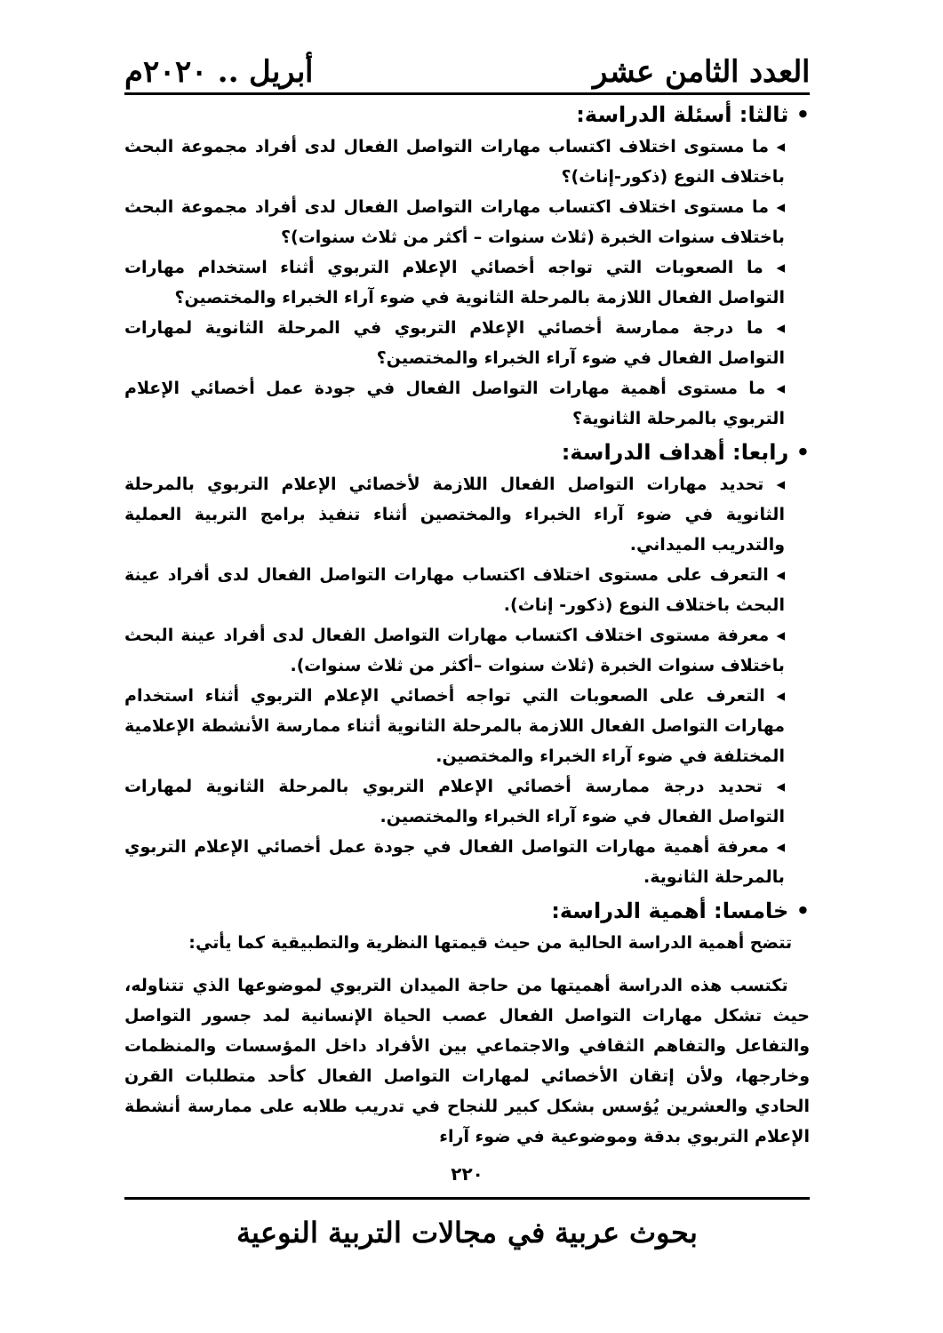العدد الثامن عشر أبريل .. ٢٠٢٠م
• ثالثا: أسئلة الدراسة:
◂ ما مستوى اختلاف اكتساب مهارات التواصل الفعال لدى أفراد مجموعة البحث باختلاف النوع (ذكور-إناث)؟
◂ ما مستوى اختلاف اكتساب مهارات التواصل الفعال لدى أفراد مجموعة البحث باختلاف سنوات الخبرة (ثلاث سنوات – أكثر من ثلاث سنوات)؟
◂ ما الصعوبات التي تواجه أخصائي الإعلام التربوي أثناء استخدام مهارات التواصل الفعال اللازمة بالمرحلة الثانوية في ضوء آراء الخبراء والمختصين؟
◂ ما درجة ممارسة أخصائي الإعلام التربوي في المرحلة الثانوية لمهارات التواصل الفعال في ضوء آراء الخبراء والمختصين؟
◂ ما مستوى أهمية مهارات التواصل الفعال في جودة عمل أخصائي الإعلام التربوي بالمرحلة الثانوية؟
• رابعا: أهداف الدراسة:
◂ تحديد مهارات التواصل الفعال اللازمة لأخصائي الإعلام التربوي بالمرحلة الثانوية في ضوء آراء الخبراء والمختصين أثناء تنفيذ برامج التربية العملية والتدريب الميداني.
◂ التعرف على مستوى اختلاف اكتساب مهارات التواصل الفعال لدى أفراد عينة البحث باختلاف النوع (ذكور- إناث).
◂ معرفة مستوى اختلاف اكتساب مهارات التواصل الفعال لدى أفراد عينة البحث باختلاف سنوات الخبرة (ثلاث سنوات –أكثر من ثلاث سنوات).
◂ التعرف على الصعوبات التي تواجه أخصائي الإعلام التربوي أثناء استخدام مهارات التواصل الفعال اللازمة بالمرحلة الثانوية أثناء ممارسة الأنشطة الإعلامية المختلفة في ضوء آراء الخبراء والمختصين.
◂ تحديد درجة ممارسة أخصائي الإعلام التربوي بالمرحلة الثانوية لمهارات التواصل الفعال في ضوء آراء الخبراء والمختصين.
◂ معرفة أهمية مهارات التواصل الفعال في جودة عمل أخصائي الإعلام التربوي بالمرحلة الثانوية.
• خامسا: أهمية الدراسة:
تتضح أهمية الدراسة الحالية من حيث قيمتها النظرية والتطبيقية كما يأتي:
تكتسب هذه الدراسة أهميتها من حاجة الميدان التربوي لموضوعها الذي تتناوله، حيث تشكل مهارات التواصل الفعال عصب الحياة الإنسانية لمد جسور التواصل والتفاعل والتفاهم الثقافي والاجتماعي بين الأفراد داخل المؤسسات والمنظمات وخارجها، ولأن إتقان الأخصائي لمهارات التواصل الفعال كأحد متطلبات القرن الحادي والعشرين يُؤسس بشكل كبير للنجاح في تدريب طلابه على ممارسة أنشطة الإعلام التربوي بدقة وموضوعية في ضوء آراء
٢٢٠
بحوث عربية في مجالات التربية النوعية